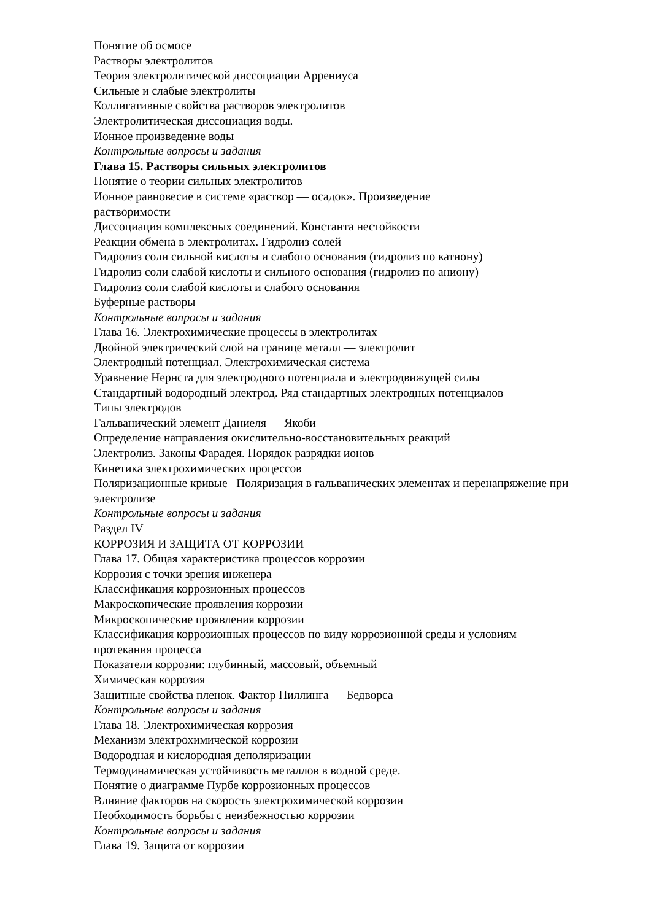Понятие об осмосе
Растворы электролитов
Теория электролитической диссоциации Аррениуса
Сильные и слабые электролиты
Коллигативные свойства растворов электролитов
Электролитическая диссоциация воды.
Ионное произведение воды
Контрольные вопросы и задания
Глава 15. Растворы сильных электролитов
Понятие о теории сильных электролитов
Ионное равновесие в системе «раствор — осадок». Произведение
растворимости
Диссоциация комплексных соединений. Константа нестойкости
Реакции обмена в электролитах. Гидролиз солей
Гидролиз соли сильной кислоты и слабого основания (гидролиз по катиону)
Гидролиз соли слабой кислоты и сильного основания (гидролиз по аниону)
Гидролиз соли слабой кислоты и слабого основания
Буферные растворы
Контрольные вопросы и задания
Глава 16. Электрохимические процессы в электролитах
Двойной электрический слой на границе металл — электролит
Электродный потенциал. Электрохимическая система
Уравнение Нернста для электродного потенциала и электродвижущей силы
Стандартный водородный электрод. Ряд стандартных электродных потенциалов
Типы электродов
Гальванический элемент Даниеля — Якоби
Определение направления окислительно-восстановительных реакций
Электролиз. Законы Фарадея. Порядок разрядки ионов
Кинетика электрохимических процессов
Поляризационные кривые Поляризация в гальванических элементах и перенапряжение при электролизе
Контрольные вопросы и задания
Раздел IV
КОРРОЗИЯ И ЗАЩИТА ОТ КОРРОЗИИ
Глава 17. Общая характеристика процессов коррозии
Коррозия с точки зрения инженера
Классификация коррозионных процессов
Макроскопические проявления коррозии
Микроскопические проявления коррозии
Классификация коррозионных процессов по виду коррозионной среды и условиям
протекания процесса
Показатели коррозии: глубинный, массовый, объемный
Химическая коррозия
Защитные свойства пленок. Фактор Пиллинга — Бедворса
Контрольные вопросы и задания
Глава 18. Электрохимическая коррозия
Механизм электрохимической коррозии
Водородная и кислородная деполяризации
Термодинамическая устойчивость металлов в водной среде.
Понятие о диаграмме Пурбе коррозионных процессов
Влияние факторов на скорость электрохимической коррозии
Необходимость борьбы с неизбежностью коррозии
Контрольные вопросы и задания
Глава 19. Защита от коррозии